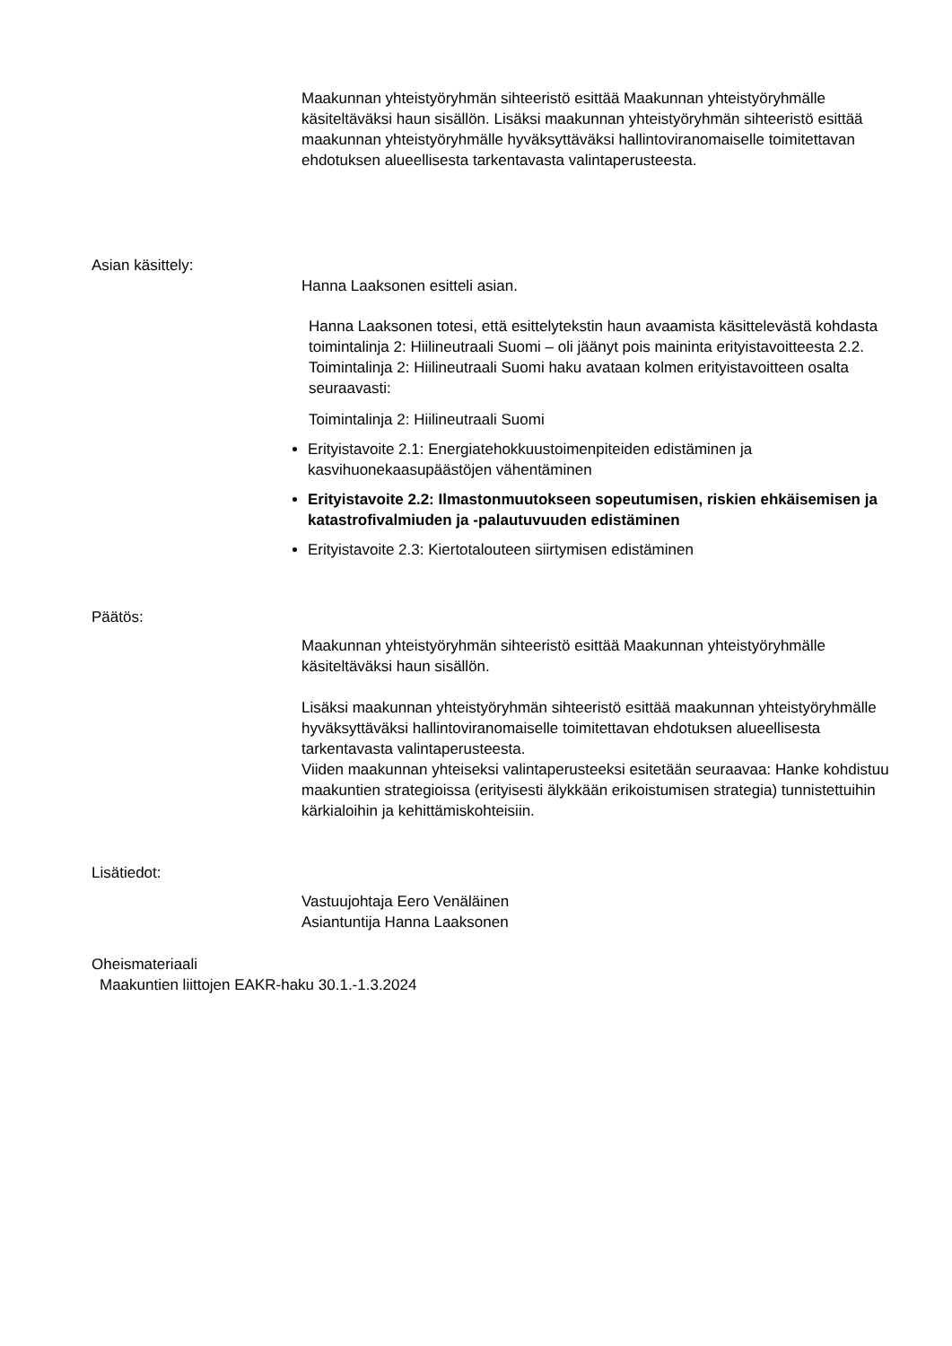Maakunnan yhteistyöryhmän sihteeristö esittää Maakunnan yhteistyöryhmälle käsiteltäväksi haun sisällön. Lisäksi maakunnan yhteistyöryhmän sihteeristö esittää maakunnan yhteistyöryhmälle hyväksyttäväksi hallintoviranomaiselle toimitettavan ehdotuksen alueellisesta tarkentavasta valintaperusteesta.
Asian käsittely:
Hanna Laaksonen esitteli asian.
Hanna Laaksonen totesi, että esittelytekstin haun avaamista käsittelevästä kohdasta toimintalinja 2: Hiilineutraali Suomi – oli jäänyt pois maininta erityistavoitteesta 2.2.
Toimintalinja 2: Hiilineutraali Suomi haku avataan kolmen erityistavoitteen osalta seuraavasti:
Toimintalinja 2: Hiilineutraali Suomi
Erityistavoite 2.1: Energiatehokkuustoimenpiteiden edistäminen ja kasvihuonekaasupäästöjen vähentäminen
Erityistavoite 2.2: Ilmastonmuutokseen sopeutumisen, riskien ehkäisemisen ja katastrofivalmiuden ja -palautuvuuden edistäminen
Erityistavoite 2.3: Kiertotalouteen siirtymisen edistäminen
Päätös:
Maakunnan yhteistyöryhmän sihteeristö esittää Maakunnan yhteistyöryhmälle käsiteltäväksi haun sisällön.
Lisäksi maakunnan yhteistyöryhmän sihteeristö esittää maakunnan yhteistyöryhmälle hyväksyttäväksi hallintoviranomaiselle toimitettavan ehdotuksen alueellisesta tarkentavasta valintaperusteesta.
Viiden maakunnan yhteiseksi valintaperusteeksi esitetään seuraavaa: Hanke kohdistuu maakuntien strategioissa (erityisesti älykkään erikoistumisen strategia) tunnistettuihin kärkialoihin ja kehittämiskohteisiin.
Lisätiedot:
Vastuujohtaja Eero Venäläinen
Asiantuntija Hanna Laaksonen
Oheismateriaali
Maakuntien liittojen EAKR-haku 30.1.-1.3.2024